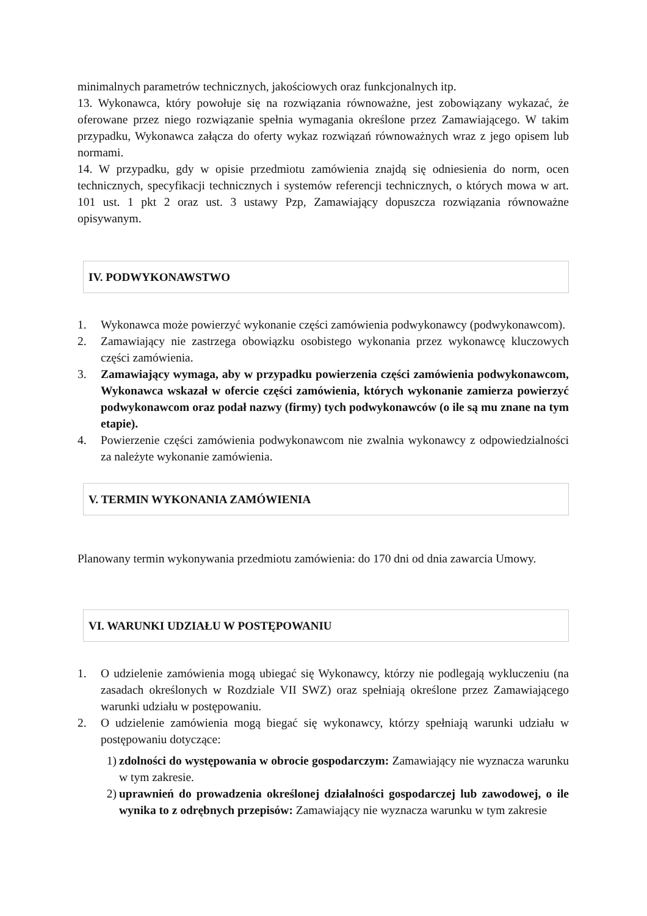minimalnych parametrów technicznych, jakościowych oraz funkcjonalnych itp.
13. Wykonawca, który powołuje się na rozwiązania równoważne, jest zobowiązany wykazać, że oferowane przez niego rozwiązanie spełnia wymagania określone przez Zamawiającego. W takim przypadku, Wykonawca załącza do oferty wykaz rozwiązań równoważnych wraz z jego opisem lub normami.
14. W przypadku, gdy w opisie przedmiotu zamówienia znajdą się odniesienia do norm, ocen technicznych, specyfikacji technicznych i systemów referencji technicznych, o których mowa w art. 101 ust. 1 pkt 2 oraz ust. 3 ustawy Pzp, Zamawiający dopuszcza rozwiązania równoważne opisywanym.
IV. PODWYKONAWSTWO
1. Wykonawca może powierzyć wykonanie części zamówienia podwykonawcy (podwykonawcom).
2. Zamawiający nie zastrzega obowiązku osobistego wykonania przez wykonawcę kluczowych części zamówienia.
3. Zamawiający wymaga, aby w przypadku powierzenia części zamówienia podwykonawcom, Wykonawca wskazał w ofercie części zamówienia, których wykonanie zamierza powierzyć podwykonawcom oraz podał nazwy (firmy) tych podwykonawców (o ile są mu znane na tym etapie).
4. Powierzenie części zamówienia podwykonawcom nie zwalnia wykonawcy z odpowiedzialności za należyte wykonanie zamówienia.
V. TERMIN WYKONANIA ZAMÓWIENIA
Planowany termin wykonywania przedmiotu zamówienia: do 170 dni od dnia zawarcia Umowy.
VI. WARUNKI UDZIAŁU W POSTĘPOWANIU
1. O udzielenie zamówienia mogą ubiegać się Wykonawcy, którzy nie podlegają wykluczeniu (na zasadach określonych w Rozdziale VII SWZ) oraz spełniają określone przez Zamawiającego warunki udziału w postępowaniu.
2. O udzielenie zamówienia mogą biegać się wykonawcy, którzy spełniają warunki udziału w postępowaniu dotyczące:
1) zdolności do występowania w obrocie gospodarczym: Zamawiający nie wyznacza warunku w tym zakresie.
2) uprawnień do prowadzenia określonej działalności gospodarczej lub zawodowej, o ile wynika to z odrębnych przepisów: Zamawiający nie wyznacza warunku w tym zakresie